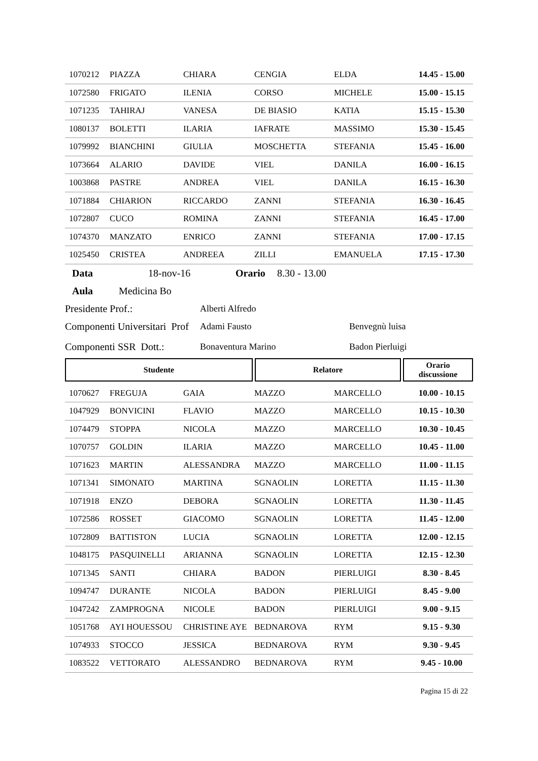| 1070212 | PIAZZA | CHIARA | CENGIA | ELDA | 14.45 - 15.00 |
| 1072580 | FRIGATO | ILENIA | CORSO | MICHELE | 15.00 - 15.15 |
| 1071235 | TAHIRAJ | VANESA | DE BIASIO | KATIA | 15.15 - 15.30 |
| 1080137 | BOLETTI | ILARIA | IAFRATE | MASSIMO | 15.30 - 15.45 |
| 1079992 | BIANCHINI | GIULIA | MOSCHETTA | STEFANIA | 15.45 - 16.00 |
| 1073664 | ALARIO | DAVIDE | VIEL | DANILA | 16.00 - 16.15 |
| 1003868 | PASTRE | ANDREA | VIEL | DANILA | 16.15 - 16.30 |
| 1071884 | CHIARION | RICCARDO | ZANNI | STEFANIA | 16.30 - 16.45 |
| 1072807 | CUCO | ROMINA | ZANNI | STEFANIA | 16.45 - 17.00 |
| 1074370 | MANZATO | ENRICO | ZANNI | STEFANIA | 17.00 - 17.15 |
| 1025450 | CRISTEA | ANDREEA | ZILLI | EMANUELA | 17.15 - 17.30 |
Data 18-nov-16 Orario 8.30 - 13.00
Aula Medicina Bo
Presidente Prof.: Alberti Alfredo
Componenti Universitari Prof Adami Fausto Benvegnù luisa
Componenti SSR Dott.: Bonaventura Marino Badon Pierluigi
| Studente | Relatore | Orario discussione |
| --- | --- | --- |
| 1070627 | FREGUJA | GAIA | MAZZO | MARCELLO | 10.00 - 10.15 |
| 1047929 | BONVICINI | FLAVIO | MAZZO | MARCELLO | 10.15 - 10.30 |
| 1074479 | STOPPA | NICOLA | MAZZO | MARCELLO | 10.30 - 10.45 |
| 1070757 | GOLDIN | ILARIA | MAZZO | MARCELLO | 10.45 - 11.00 |
| 1071623 | MARTIN | ALESSANDRA | MAZZO | MARCELLO | 11.00 - 11.15 |
| 1071341 | SIMONATO | MARTINA | SGNAOLIN | LORETTA | 11.15 - 11.30 |
| 1071918 | ENZO | DEBORA | SGNAOLIN | LORETTA | 11.30 - 11.45 |
| 1072586 | ROSSET | GIACOMO | SGNAOLIN | LORETTA | 11.45 - 12.00 |
| 1072809 | BATTISTON | LUCIA | SGNAOLIN | LORETTA | 12.00 - 12.15 |
| 1048175 | PASQUINELLI | ARIANNA | SGNAOLIN | LORETTA | 12.15 - 12.30 |
| 1071345 | SANTI | CHIARA | BADON | PIERLUIGI | 8.30 - 8.45 |
| 1094747 | DURANTE | NICOLA | BADON | PIERLUIGI | 8.45 - 9.00 |
| 1047242 | ZAMPROGNA | NICOLE | BADON | PIERLUIGI | 9.00 - 9.15 |
| 1051768 | AYI HOUESSOU | CHRISTINE AYE | BEDNAROVA | RYM | 9.15 - 9.30 |
| 1074933 | STOCCO | JESSICA | BEDNAROVA | RYM | 9.30 - 9.45 |
| 1083522 | VETTORATO | ALESSANDRO | BEDNAROVA | RYM | 9.45 - 10.00 |
Pagina 15 di 22